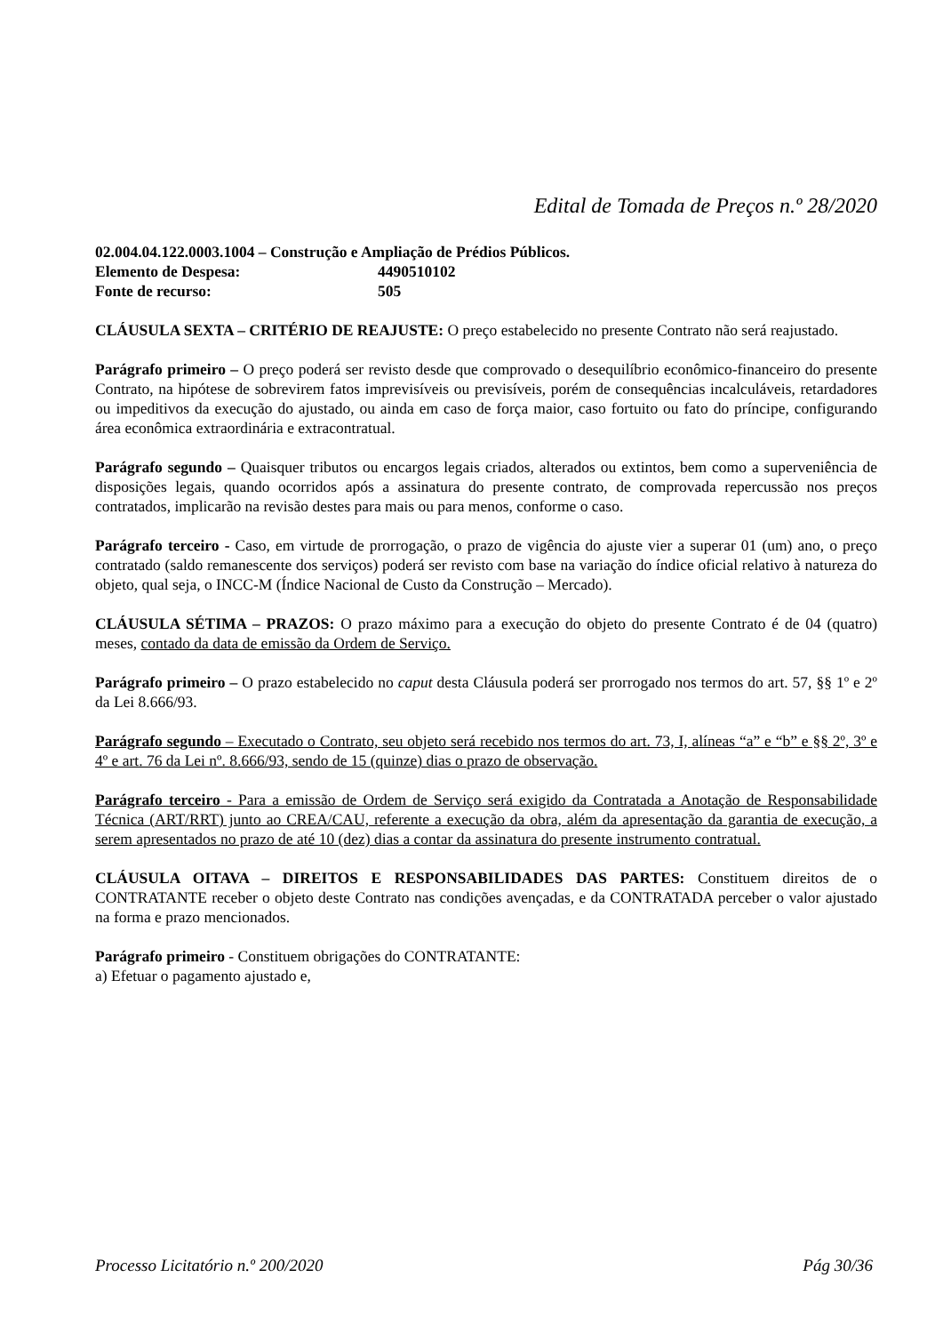Edital de Tomada de Preços n.º 28/2020
02.004.04.122.0003.1004 – Construção e Ampliação de Prédios Públicos.
Elemento de Despesa: 4490510102
Fonte de recurso: 505
CLÁUSULA SEXTA – CRITÉRIO DE REAJUSTE: O preço estabelecido no presente Contrato não será reajustado.
Parágrafo primeiro – O preço poderá ser revisto desde que comprovado o desequilíbrio econômico-financeiro do presente Contrato, na hipótese de sobrevirem fatos imprevisíveis ou previsíveis, porém de consequências incalculáveis, retardadores ou impeditivos da execução do ajustado, ou ainda em caso de força maior, caso fortuito ou fato do príncipe, configurando área econômica extraordinária e extracontratual.
Parágrafo segundo – Quaisquer tributos ou encargos legais criados, alterados ou extintos, bem como a superveniência de disposições legais, quando ocorridos após a assinatura do presente contrato, de comprovada repercussão nos preços contratados, implicarão na revisão destes para mais ou para menos, conforme o caso.
Parágrafo terceiro - Caso, em virtude de prorrogação, o prazo de vigência do ajuste vier a superar 01 (um) ano, o preço contratado (saldo remanescente dos serviços) poderá ser revisto com base na variação do índice oficial relativo à natureza do objeto, qual seja, o INCC-M (Índice Nacional de Custo da Construção – Mercado).
CLÁUSULA SÉTIMA – PRAZOS: O prazo máximo para a execução do objeto do presente Contrato é de 04 (quatro) meses, contado da data de emissão da Ordem de Serviço.
Parágrafo primeiro – O prazo estabelecido no caput desta Cláusula poderá ser prorrogado nos termos do art. 57, §§ 1º e 2º da Lei 8.666/93.
Parágrafo segundo – Executado o Contrato, seu objeto será recebido nos termos do art. 73, I, alíneas “a” e “b” e §§ 2º, 3º e 4º e art. 76 da Lei nº. 8.666/93, sendo de 15 (quinze) dias o prazo de observação.
Parágrafo terceiro - Para a emissão de Ordem de Serviço será exigido da Contratada a Anotação de Responsabilidade Técnica (ART/RRT) junto ao CREA/CAU, referente a execução da obra, além da apresentação da garantia de execução, a serem apresentados no prazo de até 10 (dez) dias a contar da assinatura do presente instrumento contratual.
CLÁUSULA OITAVA – DIREITOS E RESPONSABILIDADES DAS PARTES: Constituem direitos de o CONTRATANTE receber o objeto deste Contrato nas condições avençadas, e da CONTRATADA perceber o valor ajustado na forma e prazo mencionados.
Parágrafo primeiro - Constituem obrigações do CONTRATANTE:
a) Efetuar o pagamento ajustado e,
Processo Licitatório n.º 200/2020 Pág 30/36